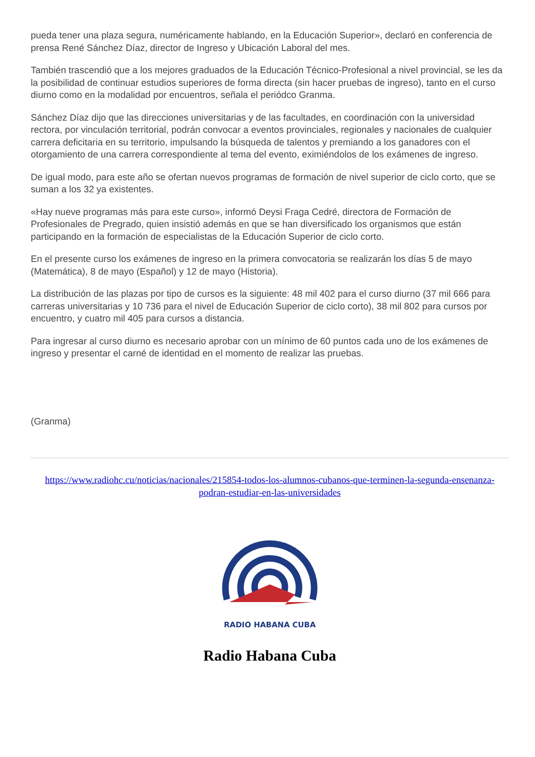pueda tener una plaza segura, numéricamente hablando, en la Educación Superior», declaró en conferencia de prensa René Sánchez Díaz, director de Ingreso y Ubicación Laboral del mes.
También trascendió que a los mejores graduados de la Educación Técnico-Profesional a nivel provincial, se les da la posibilidad de continuar estudios superiores de forma directa (sin hacer pruebas de ingreso), tanto en el curso diurno como en la modalidad por encuentros, señala el periódco Granma.
Sánchez Díaz dijo que las direcciones universitarias y de las facultades, en coordinación con la universidad rectora, por vinculación territorial, podrán convocar a eventos provinciales, regionales y nacionales de cualquier carrera deficitaria en su territorio, impulsando la búsqueda de talentos y premiando a los ganadores con el otorgamiento de una carrera correspondiente al tema del evento, eximiéndolos de los exámenes de ingreso.
De igual modo, para este año se ofertan nuevos programas de formación de nivel superior de ciclo corto, que se suman a los 32 ya existentes.
«Hay nueve programas más para este curso», informó Deysi Fraga Cedré, directora de Formación de Profesionales de Pregrado, quien insistió además en que se han diversificado los organismos que están participando en la formación de especialistas de la Educación Superior de ciclo corto.
En el presente curso los exámenes de ingreso en la primera convocatoria se realizarán los días 5 de mayo (Matemática), 8 de mayo (Español) y 12 de mayo (Historia).
La distribución de las plazas por tipo de cursos es la siguiente: 48 mil 402 para el curso diurno (37 mil 666 para carreras universitarias y 10 736 para el nivel de Educación Superior de ciclo corto), 38 mil 802 para cursos por encuentro, y cuatro mil 405 para cursos a distancia.
Para ingresar al curso diurno es necesario aprobar con un mínimo de 60 puntos cada uno de los exámenes de ingreso y presentar el carné de identidad en el momento de realizar las pruebas.
(Granma)
https://www.radiohc.cu/noticias/nacionales/215854-todos-los-alumnos-cubanos-que-terminen-la-segunda-ensenanza-podran-estudiar-en-las-universidades
RADIO HABANA CUBA
Radio Habana Cuba